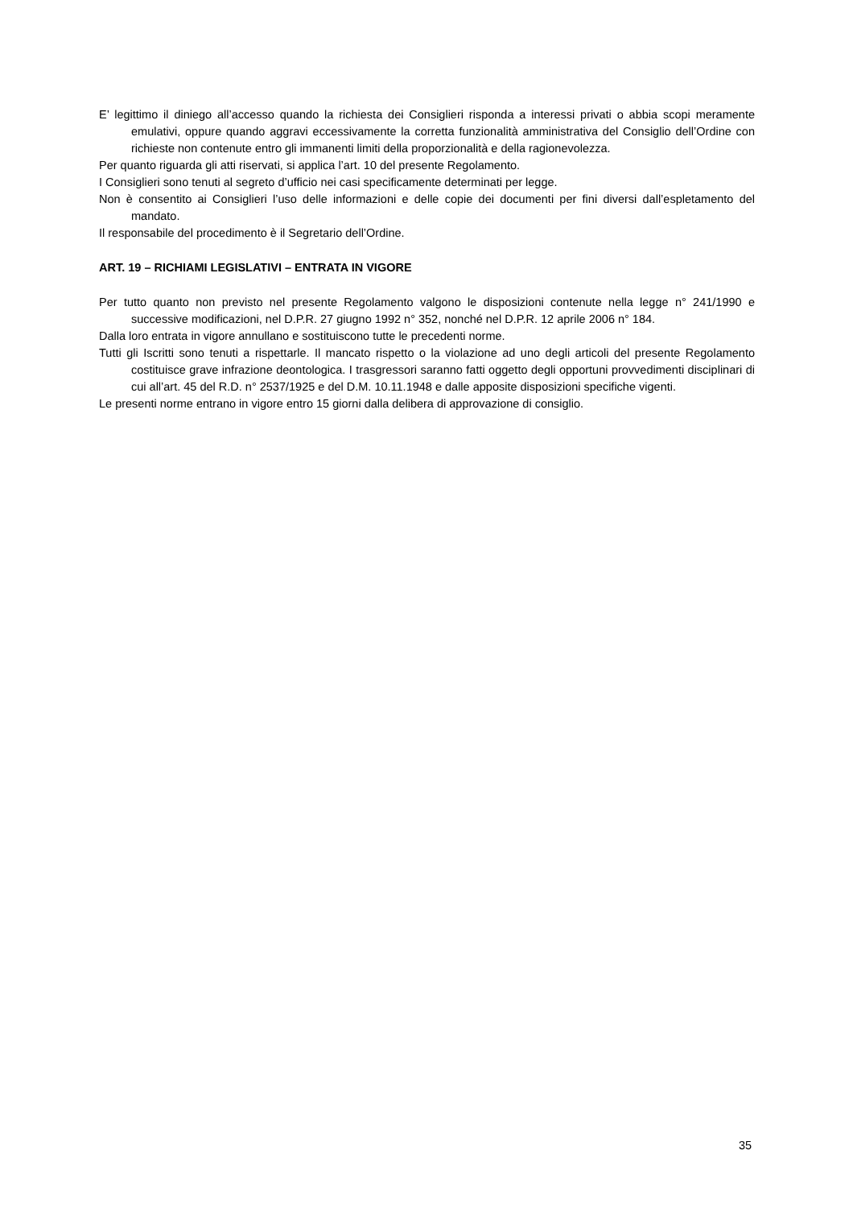E’ legittimo il diniego all’accesso quando la richiesta dei Consiglieri risponda a interessi privati o abbia scopi meramente emulativi, oppure quando aggravi eccessivamente la corretta funzionalità amministrativa del Consiglio dell’Ordine con richieste non contenute entro gli immanenti limiti della proporzionalità e della ragionevolezza.
Per quanto riguarda gli atti riservati, si applica l’art. 10 del presente Regolamento.
I Consiglieri sono tenuti al segreto d’ufficio nei casi specificamente determinati per legge.
Non è consentito ai Consiglieri l’uso delle informazioni e delle copie dei documenti per fini diversi dall’espletamento del mandato.
Il responsabile del procedimento è il Segretario dell’Ordine.
ART. 19 – RICHIAMI LEGISLATIVI – ENTRATA IN VIGORE
Per tutto quanto non previsto nel presente Regolamento valgono le disposizioni contenute nella legge n° 241/1990 e successive modificazioni, nel D.P.R. 27 giugno 1992 n° 352, nonché nel D.P.R. 12 aprile 2006 n° 184.
Dalla loro entrata in vigore annullano e sostituiscono tutte le precedenti norme.
Tutti gli Iscritti sono tenuti a rispettarle. Il mancato rispetto o la violazione ad uno degli articoli del presente Regolamento costituisce grave infrazione deontologica. I trasgressori saranno fatti oggetto degli opportuni provvedimenti disciplinari di cui all’art. 45 del R.D. n° 2537/1925 e del D.M. 10.11.1948 e dalle apposite disposizioni specifiche vigenti.
Le presenti norme entrano in vigore entro 15 giorni dalla delibera di approvazione di consiglio.
35